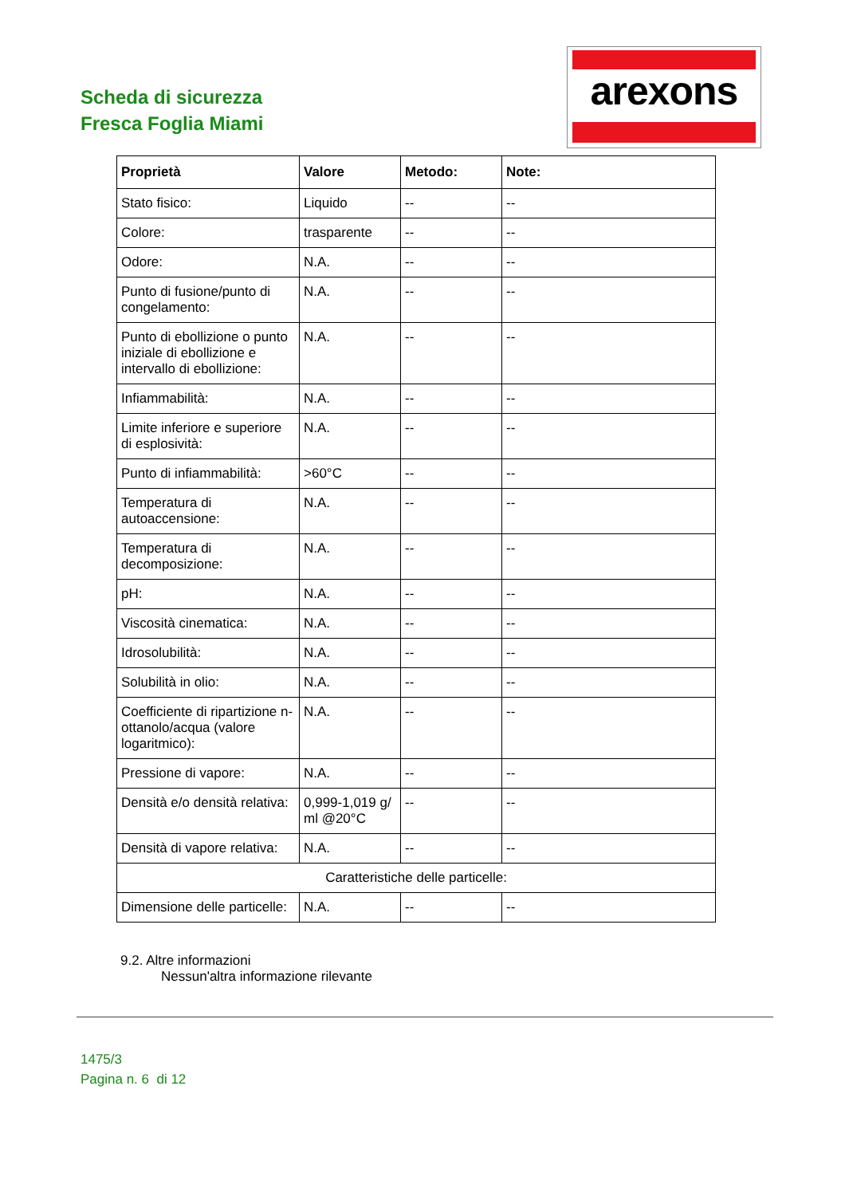Scheda di sicurezza
Fresca Foglia Miami
arexons
| Proprietà | Valore | Metodo: | Note: |
| --- | --- | --- | --- |
| Stato fisico: | Liquido | -- | -- |
| Colore: | trasparente | -- | -- |
| Odore: | N.A. | -- | -- |
| Punto di fusione/punto di congelamento: | N.A. | -- | -- |
| Punto di ebollizione o punto iniziale di ebollizione e intervallo di ebollizione: | N.A. | -- | -- |
| Infiammabilità: | N.A. | -- | -- |
| Limite inferiore e superiore di esplosività: | N.A. | -- | -- |
| Punto di infiammabilità: | >60°C | -- | -- |
| Temperatura di autoaccensione: | N.A. | -- | -- |
| Temperatura di decomposizione: | N.A. | -- | -- |
| pH: | N.A. | -- | -- |
| Viscosità cinematica: | N.A. | -- | -- |
| Idrosolubilità: | N.A. | -- | -- |
| Solubilità in olio: | N.A. | -- | -- |
| Coefficiente di ripartizione n-ottanolo/acqua (valore logaritmico): | N.A. | -- | -- |
| Pressione di vapore: | N.A. | -- | -- |
| Densità e/o densità relativa: | 0,999-1,019 g/ ml @20°C | -- | -- |
| Densità di vapore relativa: | N.A. | -- | -- |
| Caratteristiche delle particelle: | | | |
| Dimensione delle particelle: | N.A. | -- | -- |
9.2. Altre informazioni
Nessun'altra informazione rilevante
1475/3
Pagina n. 6 di 12